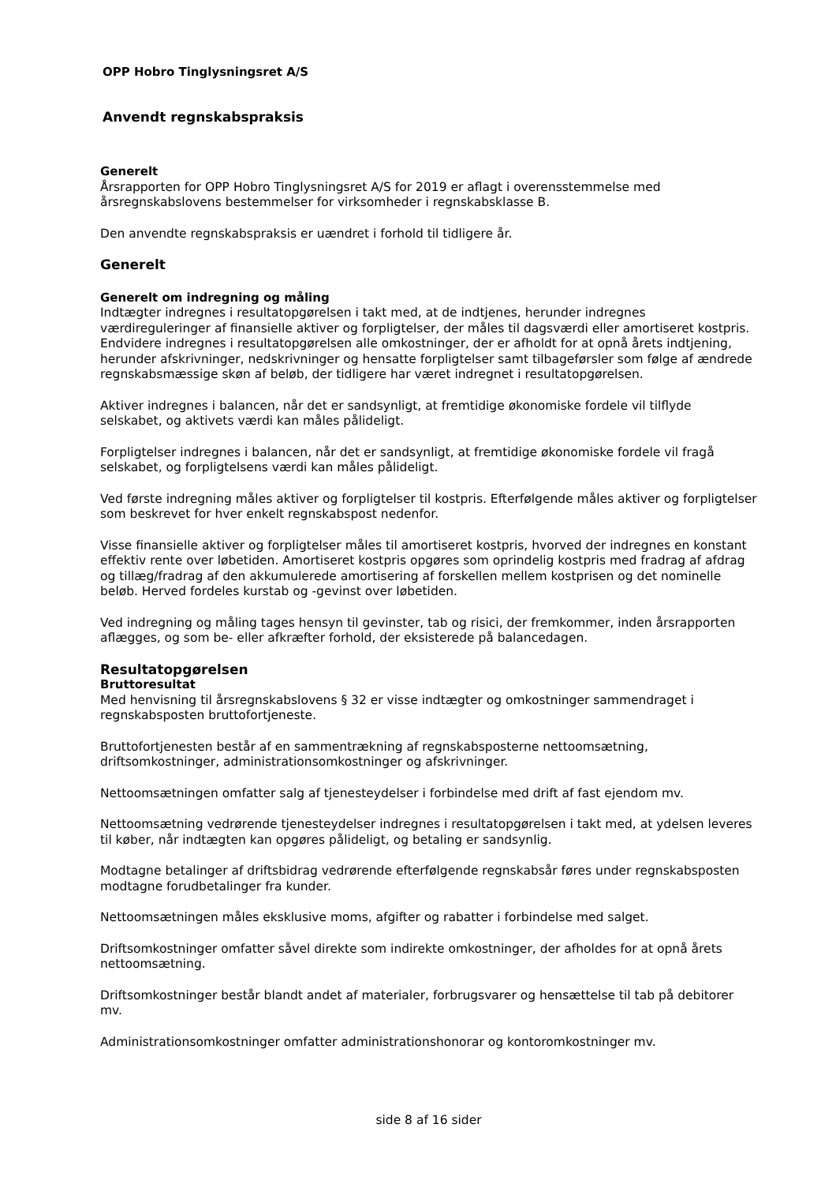OPP Hobro Tinglysningsret A/S
Anvendt regnskabspraksis
Generelt
Årsrapporten for OPP Hobro Tinglysningsret A/S for 2019 er aflagt i overensstemmelse med årsregnskabslovens bestemmelser for virksomheder i regnskabsklasse B.
Den anvendte regnskabspraksis er uændret i forhold til tidligere år.
Generelt
Generelt om indregning og måling
Indtægter indregnes i resultatopgørelsen i takt med, at de indtjenes, herunder indregnes værdireguleringer af finansielle aktiver og forpligtelser, der måles til dagsværdi eller amortiseret kostpris. Endvidere indregnes i resultatopgørelsen alle omkostninger, der er afholdt for at opnå årets indtjening, herunder afskrivninger, nedskrivninger og hensatte forpligtelser samt tilbageførsler som følge af ændrede regnskabsmæssige skøn af beløb, der tidligere har været indregnet i resultatopgørelsen.
Aktiver indregnes i balancen, når det er sandsynligt, at fremtidige økonomiske fordele vil tilflyde selskabet, og aktivets værdi kan måles pålideligt.
Forpligtelser indregnes i balancen, når det er sandsynligt, at fremtidige økonomiske fordele vil fragå selskabet, og forpligtelsens værdi kan måles pålideligt.
Ved første indregning måles aktiver og forpligtelser til kostpris. Efterfølgende måles aktiver og forpligtelser som beskrevet for hver enkelt regnskabspost nedenfor.
Visse finansielle aktiver og forpligtelser måles til amortiseret kostpris, hvorved der indregnes en konstant effektiv rente over løbetiden. Amortiseret kostpris opgøres som oprindelig kostpris med fradrag af afdrag og tillæg/fradrag af den akkumulerede amortisering af forskellen mellem kostprisen og det nominelle beløb. Herved fordeles kurstab og -gevinst over løbetiden.
Ved indregning og måling tages hensyn til gevinster, tab og risici, der fremkommer, inden årsrapporten aflægges, og som be- eller afkræfter forhold, der eksisterede på balancedagen.
Resultatopgørelsen
Bruttoresultat
Med henvisning til årsregnskabslovens § 32 er visse indtægter og omkostninger sammendraget i regnskabsposten bruttofortjeneste.
Bruttofortjenesten består af en sammentrækning af regnskabsposterne nettoomsætning, driftsomkostninger, administrationsomkostninger og afskrivninger.
Nettoomsætningen omfatter salg af tjenesteydelser i forbindelse med drift af fast ejendom mv.
Nettoomsætning vedrørende tjenesteydelser indregnes i resultatopgørelsen i takt med, at ydelsen leveres til køber, når indtægten kan opgøres pålideligt, og betaling er sandsynlig.
Modtagne betalinger af driftsbidrag vedrørende efterfølgende regnskabsår føres under regnskabsposten modtagne forudbetalinger fra kunder.
Nettoomsætningen måles eksklusive moms, afgifter og rabatter i forbindelse med salget.
Driftsomkostninger omfatter såvel direkte som indirekte omkostninger, der afholdes for at opnå årets nettoomsætning.
Driftsomkostninger består blandt andet af materialer, forbrugsvarer og hensættelse til tab på debitorer mv.
Administrationsomkostninger omfatter administrationshonorar og kontoromkostninger mv.
side 8 af 16 sider